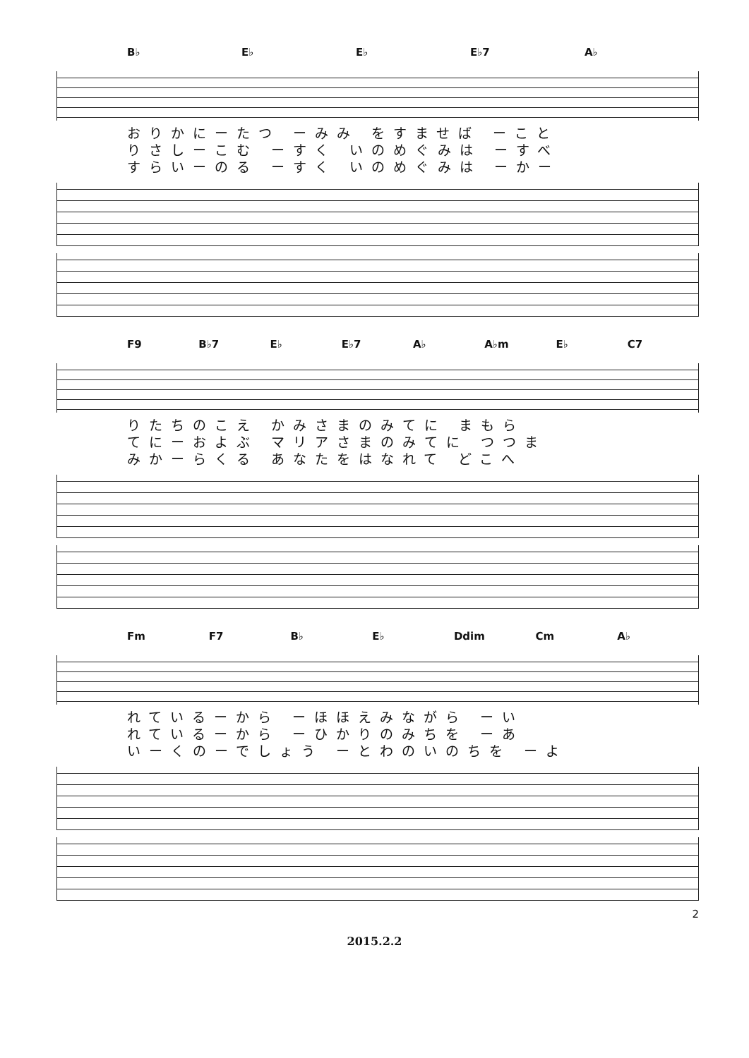B♭ E♭ E♭ E♭7 A♭
おりかにーたつ ーみみ をすませば ーこと
りさしーこむ ーすく いのめぐみは ーすべ
すらいーのる ーすく いのめぐみは ーかー
F9 B♭7 E♭ E♭7 A♭ A♭m E♭ C7
りたちのこえ かみさまのみてに まもら
てにーおよぶ マリアさまのみてに つつま
みかーらくる あなたをはなれて どこへ
Fm F7 B♭ E♭ Ddim Cm A♭
れているーから ーほほえみながら ーい
れているーから ーひかりのみちを ーあ
いーくのーでしょう ーとわのいのちを ーよ
2
2015.2.2